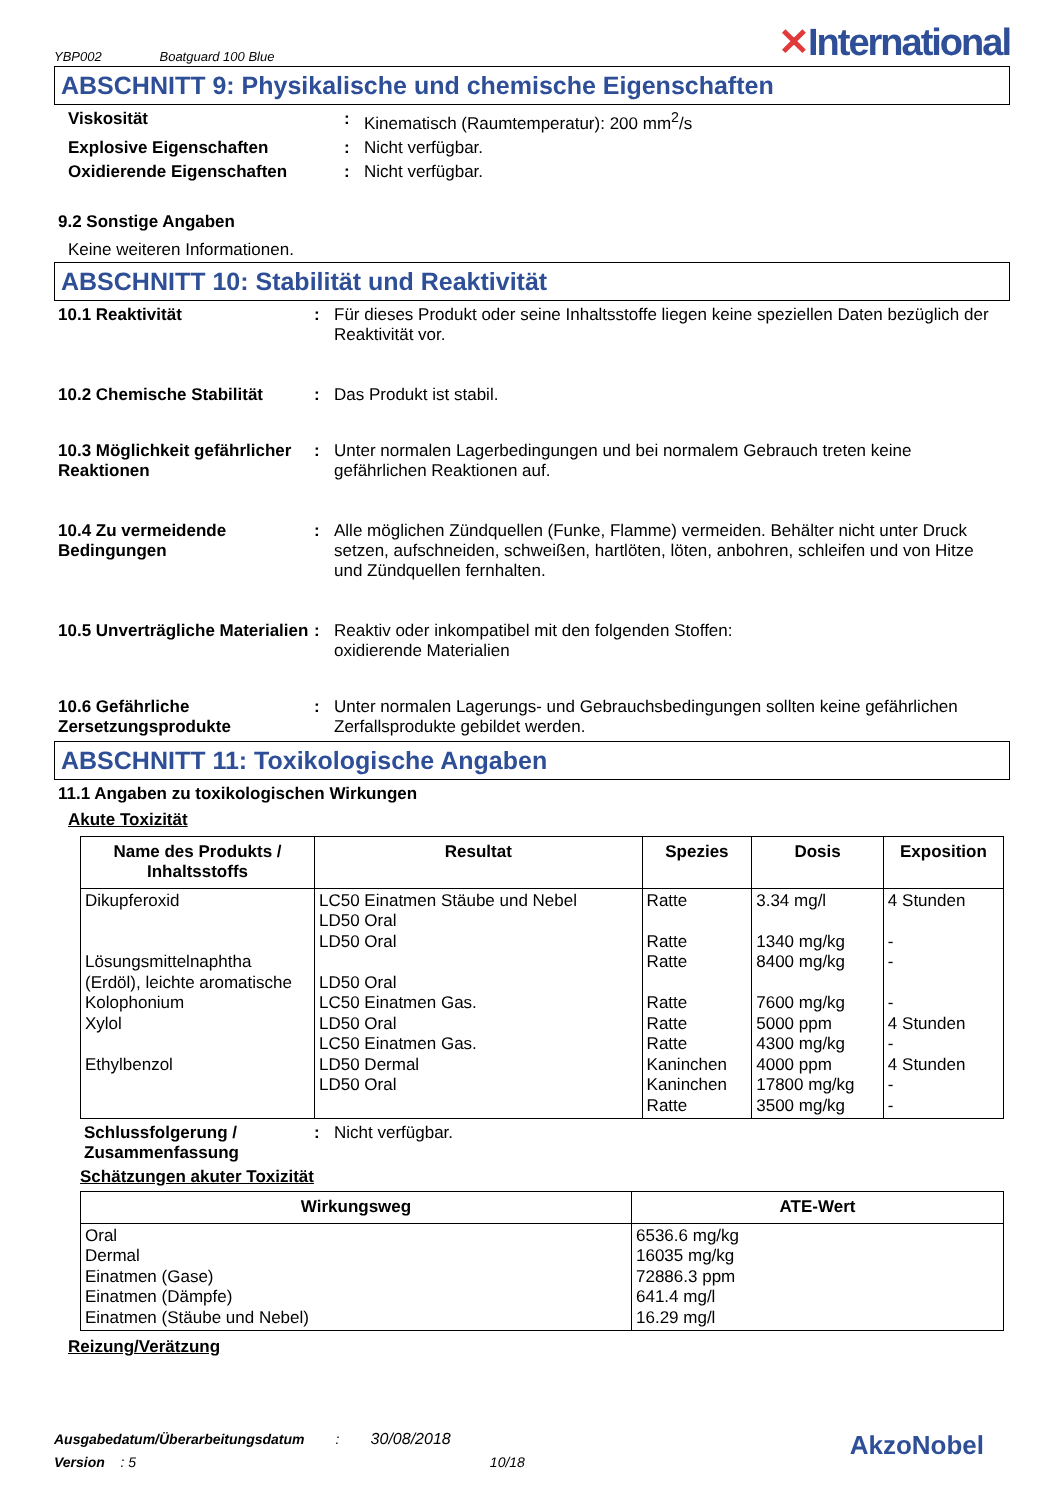YBP002 Boatguard 100 Blue
✕International
ABSCHNITT 9: Physikalische und chemische Eigenschaften
Viskosität : Kinematisch (Raumtemperatur): 200 mm<sup>2</sup>/s
Explosive Eigenschaften : Nicht verfügbar.
Oxidierende Eigenschaften : Nicht verfügbar.
9.2 Sonstige Angaben
Keine weiteren Informationen.
ABSCHNITT 10: Stabilität und Reaktivität
10.1 Reaktivität : Für dieses Produkt oder seine Inhaltsstoffe liegen keine speziellen Daten bezüglich der Reaktivität vor.
10.2 Chemische Stabilität : Das Produkt ist stabil.
10.3 Möglichkeit gefährlicher Reaktionen
: Unter normalen Lagerbedingungen und bei normalem Gebrauch treten keine gefährlichen Reaktionen auf.
10.4 Zu vermeidende Bedingungen
: Alle möglichen Zündquellen (Funke, Flamme) vermeiden. Behälter nicht unter Druck setzen, aufschneiden, schweißen, hartlöten, löten, anbohren, schleifen und von Hitze und Zündquellen fernhalten.
10.5 Unverträgliche Materialien
: Reaktiv oder inkompatibel mit den folgenden Stoffen:
oxidierende Materialien
10.6 Gefährliche Zersetzungsprodukte
: Unter normalen Lagerungs- und Gebrauchsbedingungen sollten keine gefährlichen Zerfallsprodukte gebildet werden.
ABSCHNITT 11: Toxikologische Angaben
11.1 Angaben zu toxikologischen Wirkungen
Akute Toxizität
| Name des Produkts / Inhaltsstoffs | Resultat | Spezies | Dosis | Exposition |
| --- | --- | --- | --- | --- |
| Dikupferoxid Lösungsmittelnaphtha (Erdöl), leichte aromatische Kolophonium Xylol Ethylbenzol | LC50 Einatmen Stäube und Nebel LD50 Oral LD50 Oral LD50 Oral LC50 Einatmen Gas. LD50 Oral LC50 Einatmen Gas. LD50 Dermal LD50 Oral | Ratte Ratte Ratte Ratte Ratte Ratte Kaninchen Kaninchen Ratte | 3.34 mg/l 1340 mg/kg 8400 mg/kg 7600 mg/kg 5000 ppm 4300 mg/kg 4000 ppm 17800 mg/kg 3500 mg/kg | 4 Stunden - - - 4 Stunden - 4 Stunden - - |
Schlussfolgerung / Zusammenfassung
: Nicht verfügbar.
Schätzungen akuter Toxizität
| Wirkungsweg | ATE-Wert |
| --- | --- |
| Oral Dermal Einatmen (Gase) Einatmen (Dämpfe) Einatmen (Stäube und Nebel) | 6536.6 mg/kg 16035 mg/kg 72886.3 ppm 641.4 mg/l 16.29 mg/l |
Reizung/Verätzung
Ausgabedatum/Überarbeitungsdatum : 30/08/2018
Version : 5 10/18
AkzoNobel